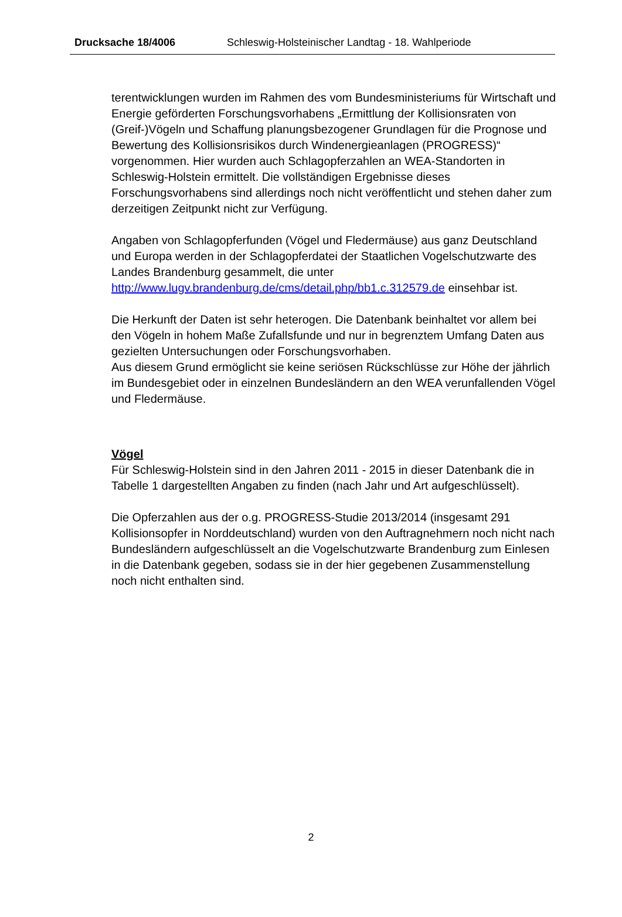Drucksache 18/4006 Schleswig-Holsteinischer Landtag - 18. Wahlperiode
terentwicklungen wurden im Rahmen des vom Bundesministeriums für Wirtschaft und Energie geförderten Forschungsvorhabens „Ermittlung der Kollisionsraten von (Greif-)Vögeln und Schaffung planungsbezogener Grundlagen für die Prognose und Bewertung des Kollisionsrisikos durch Windenergieanlagen (PROGRESS)“ vorgenommen. Hier wurden auch Schlagopferzahlen an WEA-Standorten in Schleswig-Holstein ermittelt. Die vollständigen Ergebnisse dieses Forschungsvorhabens sind allerdings noch nicht veröffentlicht und stehen daher zum derzeitigen Zeitpunkt nicht zur Verfügung.
Angaben von Schlagopferfunden (Vögel und Fledermäuse) aus ganz Deutschland und Europa werden in der Schlagopferdatei der Staatlichen Vogelschutzwarte des Landes Brandenburg gesammelt, die unter http://www.lugv.brandenburg.de/cms/detail.php/bb1.c.312579.de einsehbar ist.
Die Herkunft der Daten ist sehr heterogen. Die Datenbank beinhaltet vor allem bei den Vögeln in hohem Maße Zufallsfunde und nur in begrenztem Umfang Daten aus gezielten Untersuchungen oder Forschungsvorhaben.
Aus diesem Grund ermöglicht sie keine seriösen Rückschlüsse zur Höhe der jährlich im Bundesgebiet oder in einzelnen Bundesländern an den WEA verunfallenden Vögel und Fledermäuse.
Vögel
Für Schleswig-Holstein sind in den Jahren 2011 - 2015 in dieser Datenbank die in Tabelle 1 dargestellten Angaben zu finden (nach Jahr und Art aufgeschlüsselt).
Die Opferzahlen aus der o.g. PROGRESS-Studie 2013/2014 (insgesamt 291 Kollisionsopfer in Norddeutschland) wurden von den Auftragnehmern noch nicht nach Bundesländern aufgeschlüsselt an die Vogelschutzwarte Brandenburg zum Einlesen in die Datenbank gegeben, sodass sie in der hier gegebenen Zusammenstellung noch nicht enthalten sind.
2